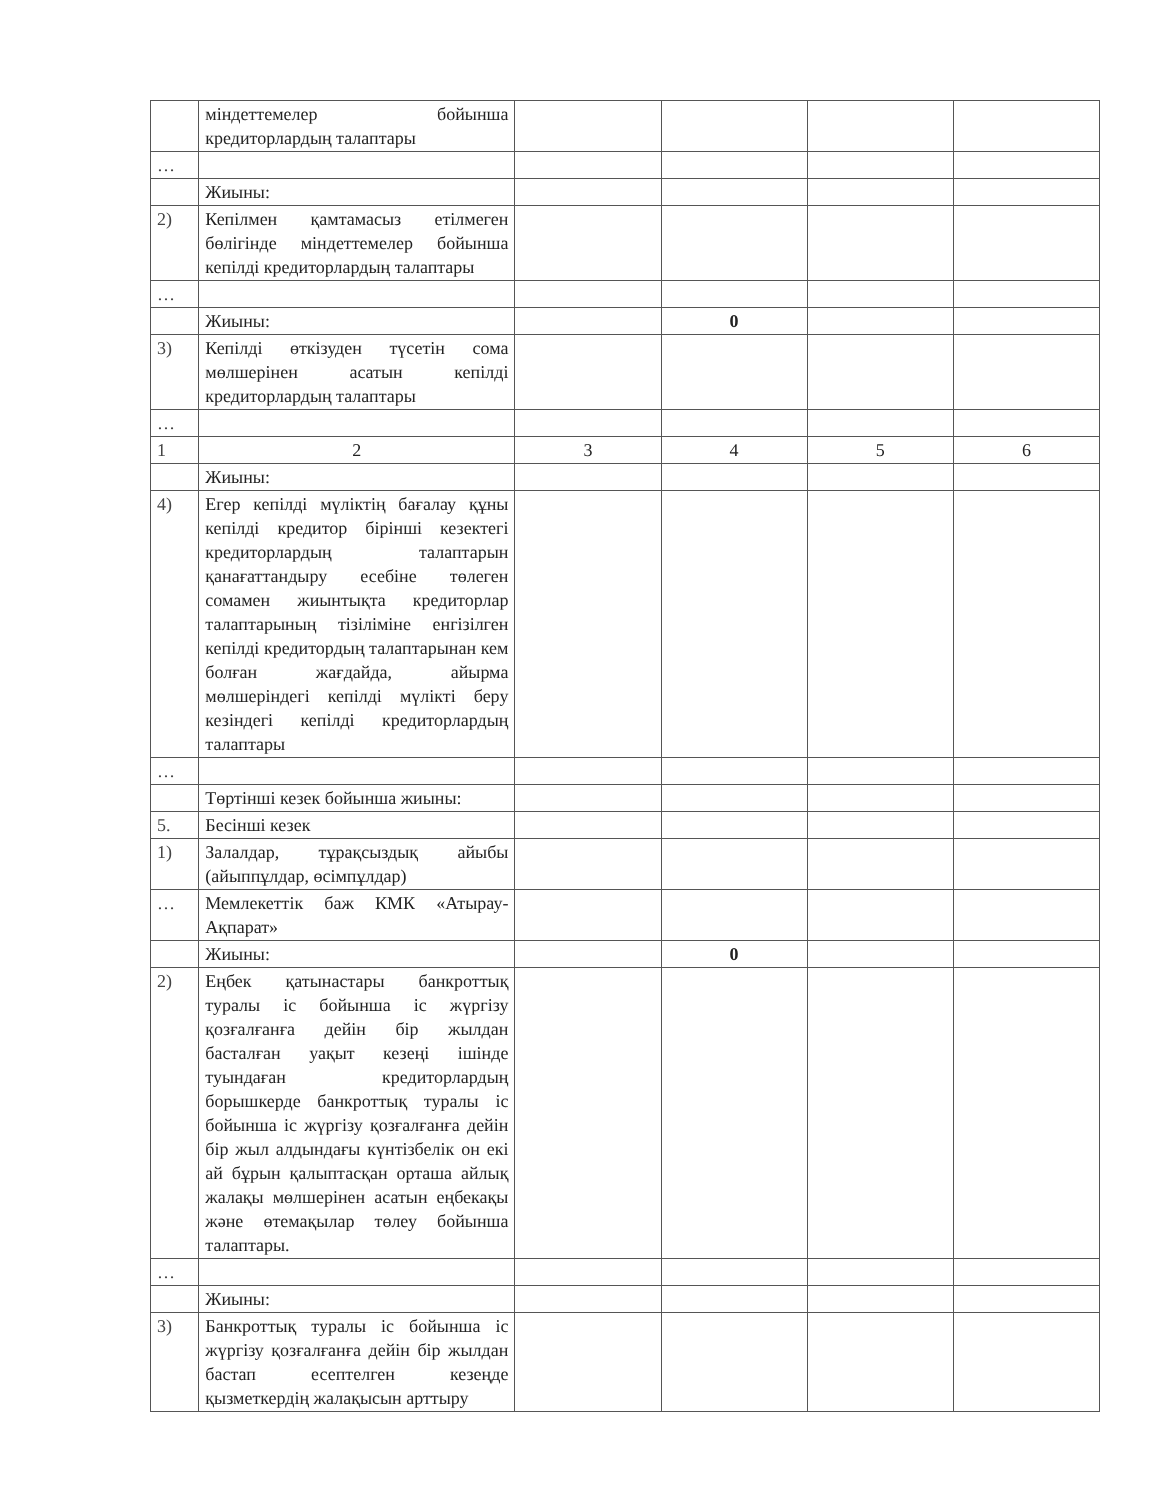| | міндеттемелер бойынша кредиторлардың талаптары | | | | |
| … | | | | | |
| | Жиыны: | | | | |
| 2) | Кепілмен қамтамасыз етілмеген бөлігінде міндеттемелер бойынша кепілді кредиторлардың талаптары | | | | |
| … | | | | | |
| | Жиыны: | | 0 | | |
| 3) | Кепілді өткізуден түсетін сома мөлшерінен асатын кепілді кредиторлардың талаптары | | | | |
| … | | | | | |
| 1 | 2 | 3 | 4 | 5 | 6 |
| | Жиыны: | | | | |
| 4) | Егер кепілді мүліктің бағалау құны кепілді кредитор бірінші кезектегі кредиторлардың талаптарын қанағаттандыру есебіне төлеген сомамен жиынтықта кредиторлар талаптарының тізіліміне енгізілген кепілді кредитордың талаптарынан кем болған жағдайда, айырма мөлшеріндегі кепілді мүлікті беру кезіндегі кепілді кредиторлардың талаптары | | | | |
| … | | | | | |
| | Төртінші кезек бойынша жиыны: | | | | |
| 5. | Бесінші кезек | | | | |
| 1) | Залалдар, тұрақсыздық айыбы (айыппұлдар, өсімпұлдар) | | | | |
| … | Мемлекеттік баж КМК «Атырау-Ақпарат» | | | | |
| | Жиыны: | | 0 | | |
| 2) | Еңбек қатынастары банкроттық туралы іс бойынша іс жүргізу қозғалғанға дейін бір жылдан басталған уақыт кезеңі ішінде туындаған кредиторлардың борышкерде банкроттық туралы іс бойынша іс жүргізу қозғалғанға дейін бір жыл алдындағы күнтізбелік он екі ай бұрын қалыптасқан орташа айлық жалақы мөлшерінен асатын еңбекақы және өтемақылар төлеу бойынша талаптары. | | | | |
| … | | | | | |
| | Жиыны: | | | | |
| 3) | Банкроттық туралы іс бойынша іс жүргізу қозғалғанға дейін бір жылдан бастап есептелген кезеңде қызметкердің жалақысын арттыру | | | | |